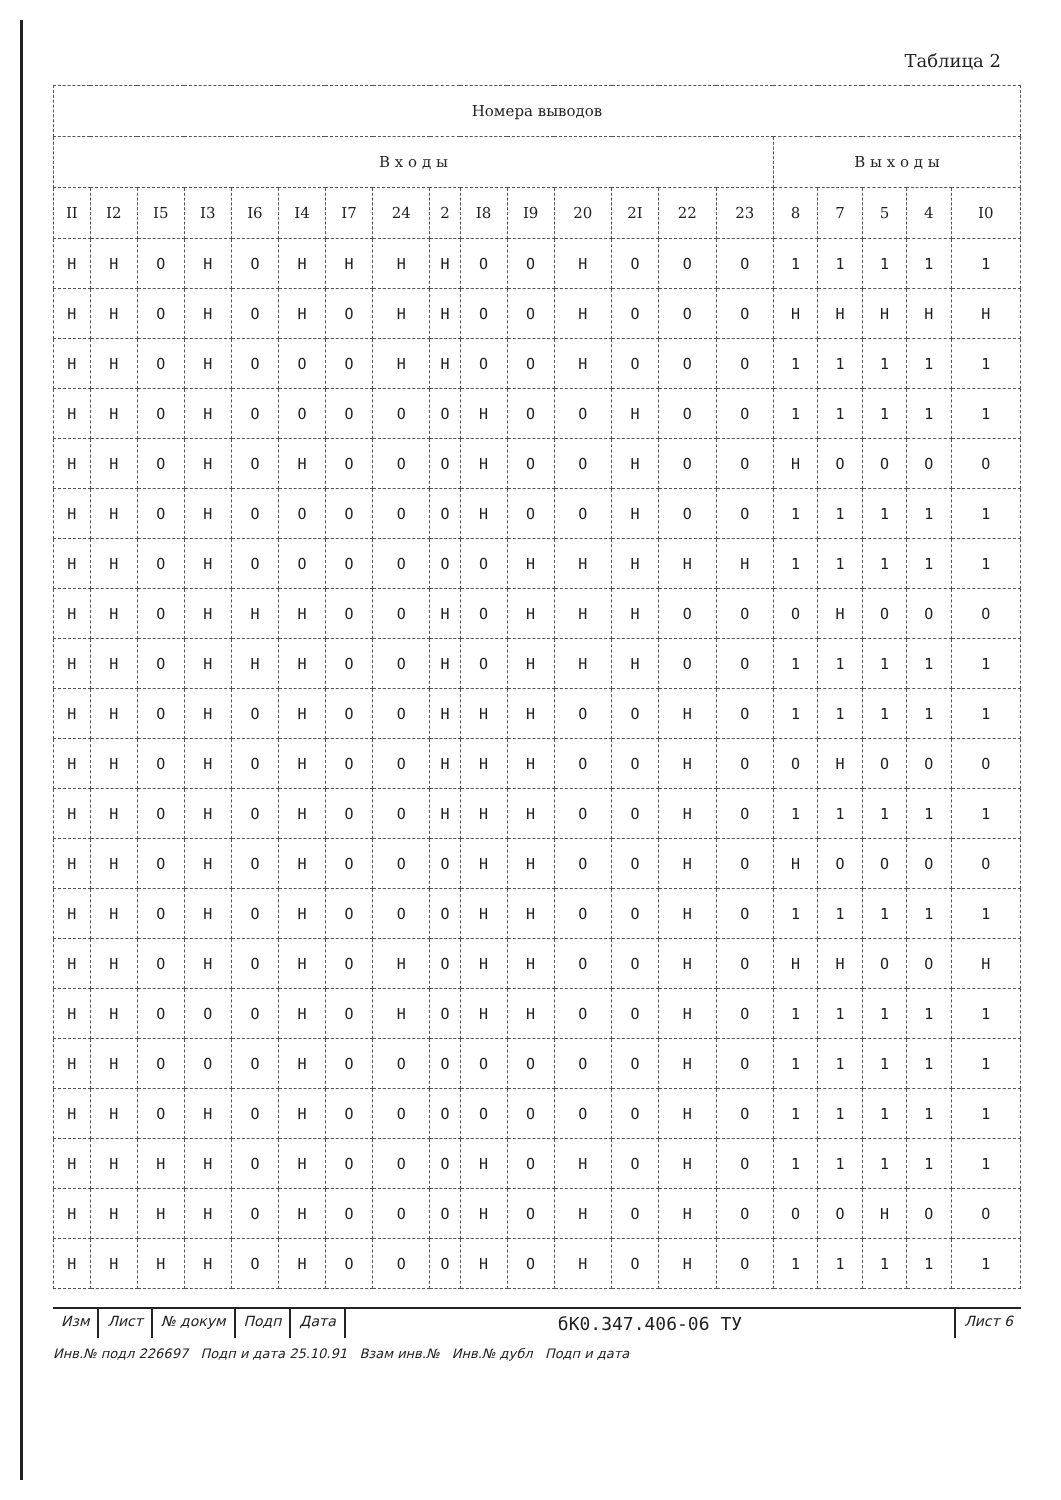Таблица 2
| Номера выводов | | | | | | | | | | | | | | | | | | | |
| --- | --- | --- | --- | --- | --- | --- | --- | --- | --- | --- | --- | --- | --- | --- | --- | --- | --- | --- | --- |
| В х о д ы | | | | | | | | | | | | | | | В ы х о д ы | | | | |
| II | I2 | I5 | I3 | I6 | I4 | I7 | 24 | 2 | I8 | I9 | 20 | 2I | 22 | 23 | 8 | 7 | 5 | 4 | I0 |
| H | H | O | H | O | H | H | H | H | O | O | H | O | O | O | 1 | 1 | 1 | 1 | 1 |
| H | H | O | H | O | H | O | H | H | O | O | H | O | O | O | H | H | H | H | H |
| H | H | O | H | O | O | O | H | H | O | O | H | O | O | O | 1 | 1 | 1 | 1 | 1 |
| H | H | O | H | O | O | O | O | O | H | O | O | H | O | O | 1 | 1 | 1 | 1 | 1 |
| H | H | O | H | O | H | O | O | O | H | O | O | H | O | O | H | O | O | O | O |
| H | H | O | H | O | O | O | O | O | H | O | O | H | O | O | 1 | 1 | 1 | 1 | 1 |
| H | H | O | H | O | O | O | O | O | O | H | H | H | H | H | 1 | 1 | 1 | 1 | 1 |
| H | H | O | H | H | H | O | O | H | O | H | H | H | O | O | O | H | O | O | O |
| H | H | O | H | H | H | O | O | H | O | H | H | H | O | O | 1 | 1 | 1 | 1 | 1 |
| H | H | O | H | O | H | O | O | H | H | H | O | O | H | O | 1 | 1 | 1 | 1 | 1 |
| H | H | O | H | O | H | O | O | H | H | H | O | O | H | O | O | H | O | O | O |
| H | H | O | H | O | H | O | O | H | H | H | O | O | H | O | 1 | 1 | 1 | 1 | 1 |
| H | H | O | H | O | H | O | O | O | H | H | O | O | H | O | H | O | O | O | O |
| H | H | O | H | O | H | O | O | O | H | H | O | O | H | O | 1 | 1 | 1 | 1 | 1 |
| H | H | O | H | O | H | O | H | O | H | H | O | O | H | O | H | H | O | O | H |
| H | H | O | O | O | H | O | H | O | H | H | O | O | H | O | 1 | 1 | 1 | 1 | 1 |
| H | H | O | O | O | H | O | O | O | O | O | O | O | H | O | 1 | 1 | 1 | 1 | 1 |
| H | H | O | H | O | H | O | O | O | O | O | O | O | H | O | 1 | 1 | 1 | 1 | 1 |
| H | H | H | H | O | H | O | O | O | H | O | H | O | H | O | 1 | 1 | 1 | 1 | 1 |
| H | H | H | H | O | H | O | O | O | H | O | H | O | H | O | O | O | H | O | O |
| H | H | H | H | O | H | O | O | O | H | O | H | O | H | O | 1 | 1 | 1 | 1 | 1 |
Изм Лист № докум Подп Дата
бК0.347.406-06 ТУ
Лист 6
Инв.№ подл 226697 Подп и дата 25.10.91 Взам инв.№ Инв.№ дубл Подп и дата